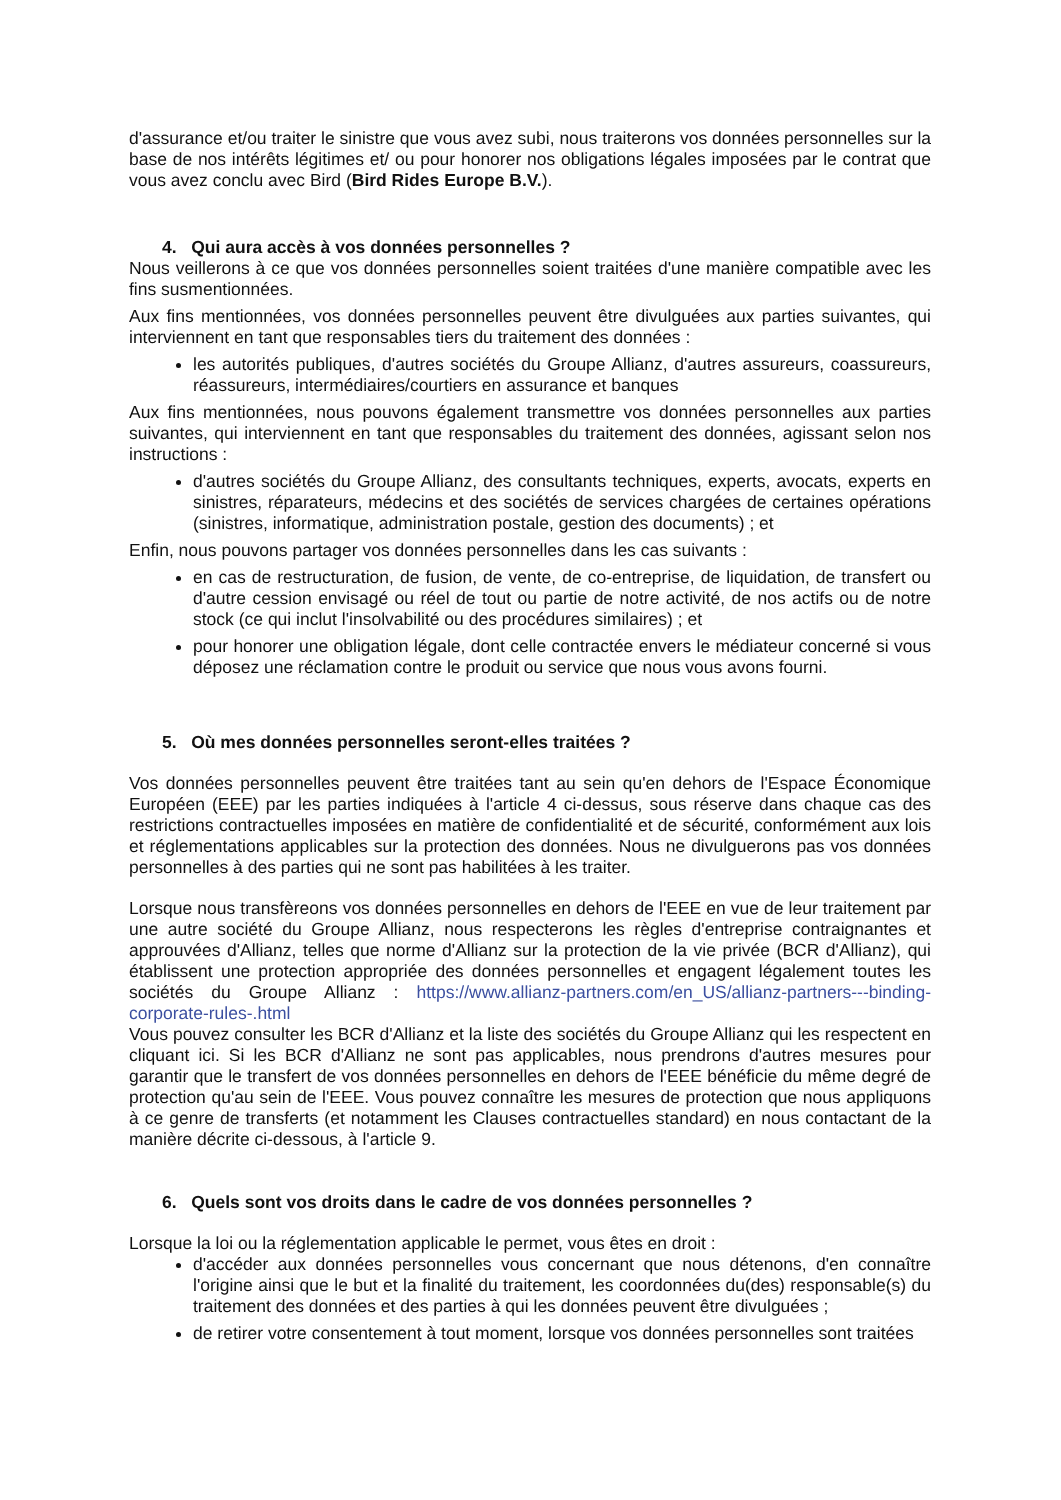d'assurance et/ou traiter le sinistre que vous avez subi, nous traiterons vos données personnelles sur la base de nos intérêts légitimes et/ ou pour honorer nos obligations légales imposées par le contrat que vous avez conclu avec Bird (Bird Rides Europe B.V.).
4. Qui aura accès à vos données personnelles ?
Nous veillerons à ce que vos données personnelles soient traitées d'une manière compatible avec les fins susmentionnées.
Aux fins mentionnées, vos données personnelles peuvent être divulguées aux parties suivantes, qui interviennent en tant que responsables tiers du traitement des données :
les autorités publiques, d'autres sociétés du Groupe Allianz, d'autres assureurs, coassureurs, réassureurs, intermédiaires/courtiers en assurance et banques
Aux fins mentionnées, nous pouvons également transmettre vos données personnelles aux parties suivantes, qui interviennent en tant que responsables du traitement des données, agissant selon nos instructions :
d'autres sociétés du Groupe Allianz, des consultants techniques, experts, avocats, experts en sinistres, réparateurs, médecins et des sociétés de services chargées de certaines opérations (sinistres, informatique, administration postale, gestion des documents) ; et
Enfin, nous pouvons partager vos données personnelles dans les cas suivants :
en cas de restructuration, de fusion, de vente, de co-entreprise, de liquidation, de transfert ou d'autre cession envisagé ou réel de tout ou partie de notre activité, de nos actifs ou de notre stock (ce qui inclut l'insolvabilité ou des procédures similaires) ; et
pour honorer une obligation légale, dont celle contractée envers le médiateur concerné si vous déposez une réclamation contre le produit ou service que nous vous avons fourni.
5. Où mes données personnelles seront-elles traitées ?
Vos données personnelles peuvent être traitées tant au sein qu'en dehors de l'Espace Économique Européen (EEE) par les parties indiquées à l'article 4 ci-dessus, sous réserve dans chaque cas des restrictions contractuelles imposées en matière de confidentialité et de sécurité, conformément aux lois et réglementations applicables sur la protection des données. Nous ne divulguerons pas vos données personnelles à des parties qui ne sont pas habilitées à les traiter.
Lorsque nous transfèreons vos données personnelles en dehors de l'EEE en vue de leur traitement par une autre société du Groupe Allianz, nous respecterons les règles d'entreprise contraignantes et approuvées d'Allianz, telles que norme d'Allianz sur la protection de la vie privée (BCR d'Allianz), qui établissent une protection appropriée des données personnelles et engagent légalement toutes les sociétés du Groupe Allianz : https://www.allianz-partners.com/en_US/allianz-partners---binding-corporate-rules-.html
Vous pouvez consulter les BCR d'Allianz et la liste des sociétés du Groupe Allianz qui les respectent en cliquant ici. Si les BCR d'Allianz ne sont pas applicables, nous prendrons d'autres mesures pour garantir que le transfert de vos données personnelles en dehors de l'EEE bénéficie du même degré de protection qu'au sein de l'EEE. Vous pouvez connaître les mesures de protection que nous appliquons à ce genre de transferts (et notamment les Clauses contractuelles standard) en nous contactant de la manière décrite ci-dessous, à l'article 9.
6. Quels sont vos droits dans le cadre de vos données personnelles ?
Lorsque la loi ou la réglementation applicable le permet, vous êtes en droit :
d'accéder aux données personnelles vous concernant que nous détenons, d'en connaître l'origine ainsi que le but et la finalité du traitement, les coordonnées du(des) responsable(s) du traitement des données et des parties à qui les données peuvent être divulguées ;
de retirer votre consentement à tout moment, lorsque vos données personnelles sont traitées